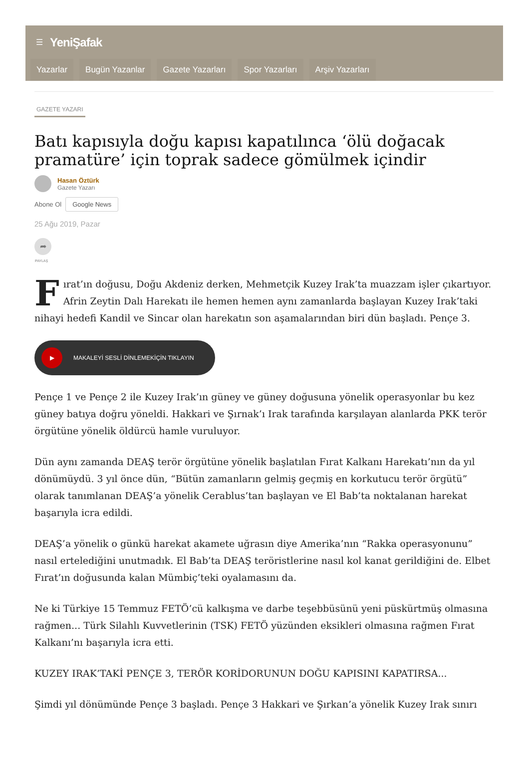☰ YeniŞafak
Yazarlar Bugün Yazanlar Gazete Yazarları Spor Yazarları Arşiv Yazarları
GAZETE YAZARI
Batı kapısıyla doğu kapısı kapatılınca ‘ölü doğacak pramatüre’ için toprak sadece gömülmek içindir
Hasan Öztürk
Gazete Yazarı
Abone Ol Google News
25 Ağu 2019, Pazar
➦
PAYLAŞ
Fırat’ın doğusu, Doğu Akdeniz derken, Mehmetçik Kuzey Irak’ta muazzam işler çıkartıyor. Afrin Zeytin Dalı Harekatı ile hemen hemen aynı zamanlarda başlayan Kuzey Irak’taki nihayi hedefi Kandil ve Sincar olan harekatın son aşamalarından biri dün başladı. Pençe 3.
▶
MAKALEYİ SESLİ DİNLEMEKİÇİN TIKLAYIN
Pençe 1 ve Pençe 2 ile Kuzey Irak’ın güney ve güney doğusuna yönelik operasyonlar bu kez güney batıya doğru yöneldi. Hakkari ve Şırnak’ı Irak tarafında karşılayan alanlarda PKK terör örgütüne yönelik öldürcü hamle vuruluyor.
Dün aynı zamanda DEAŞ terör örgütüne yönelik başlatılan Fırat Kalkanı Harekatı’nın da yıl dönümüydü. 3 yıl önce dün, “Bütün zamanların gelmiş geçmiş en korkutucu terör örgütü” olarak tanımlanan DEAŞ’a yönelik Cerablus’tan başlayan ve El Bab’ta noktalanan harekat başarıyla icra edildi.
DEAŞ’a yönelik o günkü harekat akamete uğrasın diye Amerika’nın “Rakka operasyonunu” nasıl ertelediğini unutmadık. El Bab’ta DEAŞ teröristlerine nasıl kol kanat gerildiğini de. Elbet Fırat’ın doğusunda kalan Mümbiç’teki oyalamasını da.
Ne ki Türkiye 15 Temmuz FETÖ’cü kalkışma ve darbe teşebbüsünü yeni püskürtmüş olmasına rağmen... Türk Silahlı Kuvvetlerinin (TSK) FETÖ yüzünden eksikleri olmasına rağmen Fırat Kalkanı’nı başarıyla icra etti.
KUZEY IRAK’TAKİ PENÇE 3, TERÖR KORİDORUNUN DOĞU KAPISINI KAPATIRSA...
Şimdi yıl dönümünde Pençe 3 başladı. Pençe 3 Hakkari ve Şırkan’a yönelik Kuzey Irak sınırı